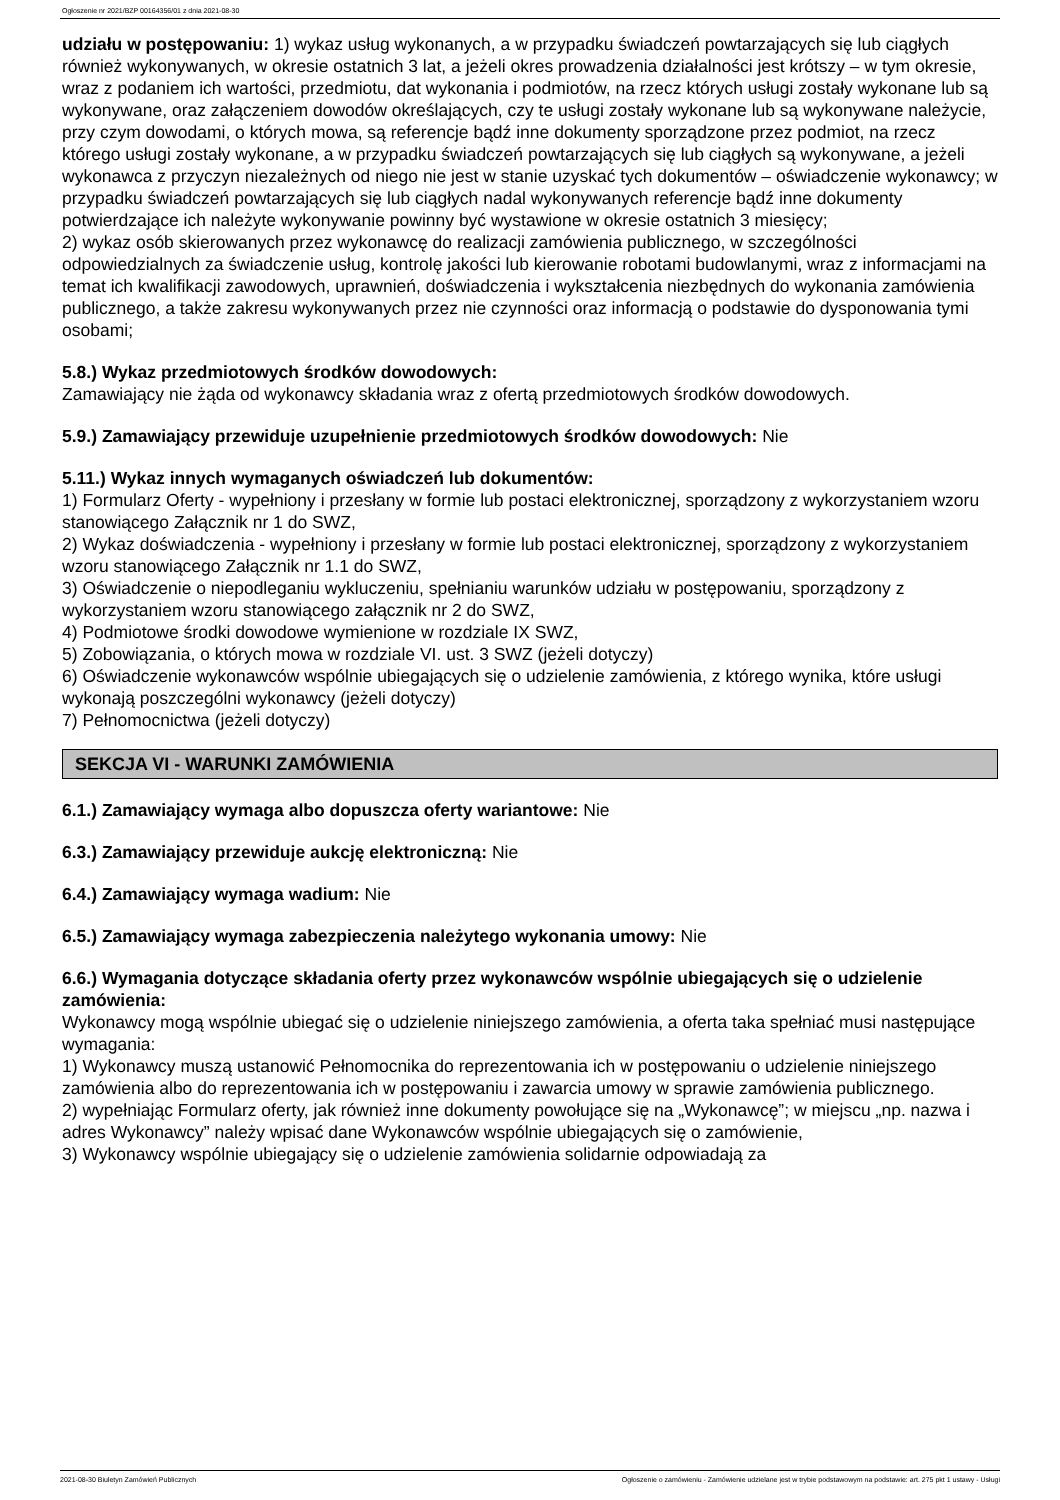Ogłoszenie nr 2021/BZP 00164356/01 z dnia 2021-08-30
udziału w postępowaniu: 1) wykaz usług wykonanych, a w przypadku świadczeń powtarzających się lub ciągłych również wykonywanych, w okresie ostatnich 3 lat, a jeżeli okres prowadzenia działalności jest krótszy – w tym okresie, wraz z podaniem ich wartości, przedmiotu, dat wykonania i podmiotów, na rzecz których usługi zostały wykonane lub są wykonywane, oraz załączeniem dowodów określających, czy te usługi zostały wykonane lub są wykonywane należycie, przy czym dowodami, o których mowa, są referencje bądź inne dokumenty sporządzone przez podmiot, na rzecz którego usługi zostały wykonane, a w przypadku świadczeń powtarzających się lub ciągłych są wykonywane, a jeżeli wykonawca z przyczyn niezależnych od niego nie jest w stanie uzyskać tych dokumentów – oświadczenie wykonawcy; w przypadku świadczeń powtarzających się lub ciągłych nadal wykonywanych referencje bądź inne dokumenty potwierdzające ich należyte wykonywanie powinny być wystawione w okresie ostatnich 3 miesięcy;
2) wykaz osób skierowanych przez wykonawcę do realizacji zamówienia publicznego, w szczególności odpowiedzialnych za świadczenie usług, kontrolę jakości lub kierowanie robotami budowlanymi, wraz z informacjami na temat ich kwalifikacji zawodowych, uprawnień, doświadczenia i wykształcenia niezbędnych do wykonania zamówienia publicznego, a także zakresu wykonywanych przez nie czynności oraz informacją o podstawie do dysponowania tymi osobami;
5.8.) Wykaz przedmiotowych środków dowodowych:
Zamawiający nie żąda od wykonawcy składania wraz z ofertą przedmiotowych środków dowodowych.
5.9.) Zamawiający przewiduje uzupełnienie przedmiotowych środków dowodowych: Nie
5.11.) Wykaz innych wymaganych oświadczeń lub dokumentów:
1) Formularz Oferty - wypełniony i przesłany w formie lub postaci elektronicznej, sporządzony z wykorzystaniem wzoru stanowiącego Załącznik nr 1 do SWZ,
2) Wykaz doświadczenia - wypełniony i przesłany w formie lub postaci elektronicznej, sporządzony z wykorzystaniem wzoru stanowiącego Załącznik nr 1.1 do SWZ,
3) Oświadczenie o niepodleganiu wykluczeniu, spełnianiu warunków udziału w postępowaniu, sporządzony z wykorzystaniem wzoru stanowiącego załącznik nr 2 do SWZ,
4) Podmiotowe środki dowodowe wymienione w rozdziale IX SWZ,
5) Zobowiązania, o których mowa w rozdziale VI. ust. 3 SWZ (jeżeli dotyczy)
6) Oświadczenie wykonawców wspólnie ubiegających się o udzielenie zamówienia, z którego wynika, które usługi wykonają poszczególni wykonawcy (jeżeli dotyczy)
7) Pełnomocnictwa (jeżeli dotyczy)
SEKCJA VI - WARUNKI ZAMÓWIENIA
6.1.) Zamawiający wymaga albo dopuszcza oferty wariantowe: Nie
6.3.) Zamawiający przewiduje aukcję elektroniczną: Nie
6.4.) Zamawiający wymaga wadium: Nie
6.5.) Zamawiający wymaga zabezpieczenia należytego wykonania umowy: Nie
6.6.) Wymagania dotyczące składania oferty przez wykonawców wspólnie ubiegających się o udzielenie zamówienia:
Wykonawcy mogą wspólnie ubiegać się o udzielenie niniejszego zamówienia, a oferta taka spełniać musi następujące wymagania:
1) Wykonawcy muszą ustanowić Pełnomocnika do reprezentowania ich w postępowaniu o udzielenie niniejszego zamówienia albo do reprezentowania ich w postępowaniu i zawarcia umowy w sprawie zamówienia publicznego.
2) wypełniając Formularz oferty, jak również inne dokumenty powołujące się na „Wykonawcę”; w miejscu „np. nazwa i adres Wykonawcy” należy wpisać dane Wykonawców wspólnie ubiegających się o zamówienie,
3) Wykonawcy wspólnie ubiegający się o udzielenie zamówienia solidarnie odpowiadają za
2021-08-30 Biuletyn Zamówień Publicznych Ogłoszenie o zamówieniu - Zamówienie udzielane jest w trybie podstawowym na podstawie: art. 275 pkt 1 ustawy - Usługi